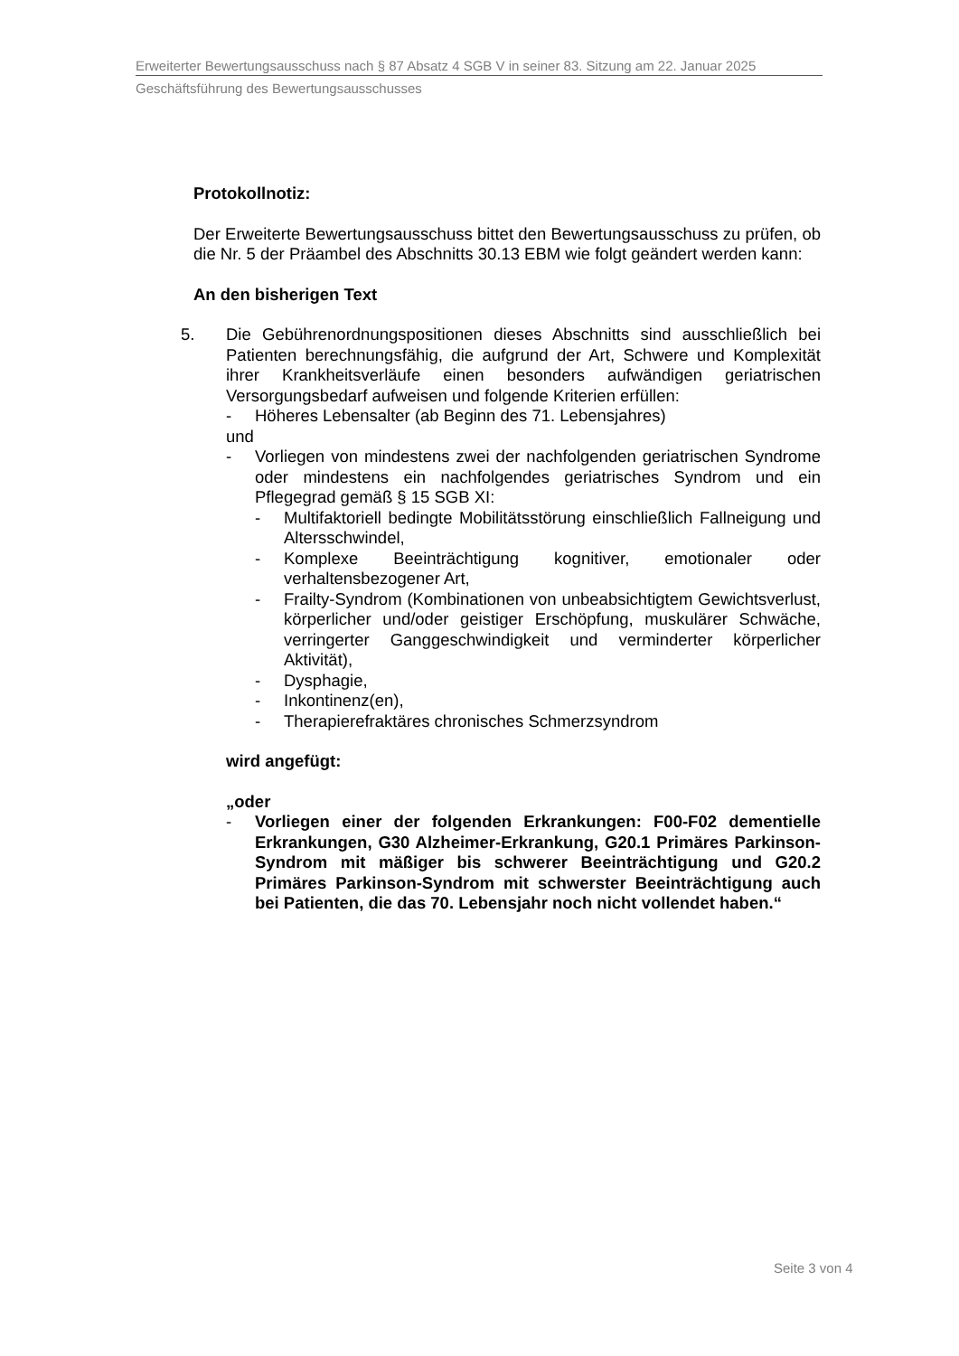Erweiterter Bewertungsausschuss nach § 87 Absatz 4 SGB V in seiner 83. Sitzung am 22. Januar 2025
Geschäftsführung des Bewertungsausschusses
Protokollnotiz:
Der Erweiterte Bewertungsausschuss bittet den Bewertungsausschuss zu prüfen, ob die Nr. 5 der Präambel des Abschnitts 30.13 EBM wie folgt geändert werden kann:
An den bisherigen Text
5. Die Gebührenordnungspositionen dieses Abschnitts sind ausschließlich bei Patienten berechnungsfähig, die aufgrund der Art, Schwere und Komplexität ihrer Krankheitsverläufe einen besonders aufwändigen geriatrischen Versorgungsbedarf aufweisen und folgende Kriterien erfüllen:
- Höheres Lebensalter (ab Beginn des 71. Lebensjahres)
und
- Vorliegen von mindestens zwei der nachfolgenden geriatrischen Syndrome oder mindestens ein nachfolgendes geriatrisches Syndrom und ein Pflegegrad gemäß § 15 SGB XI:
- Multifaktoriell bedingte Mobilitätsstörung einschließlich Fallneigung und Altersschwindel,
- Komplexe Beeinträchtigung kognitiver, emotionaler oder verhaltensbezogener Art,
- Frailty-Syndrom (Kombinationen von unbeabsichtigtem Gewichtsverlust, körperlicher und/oder geistiger Erschöpfung, muskulärer Schwäche, verringerter Ganggeschwindigkeit und verminderter körperlicher Aktivität),
- Dysphagie,
- Inkontinenz(en),
- Therapierefraktäres chronisches Schmerzsyndrom
wird angefügt:
„oder
- Vorliegen einer der folgenden Erkrankungen: F00-F02 dementielle Erkrankungen, G30 Alzheimer-Erkrankung, G20.1 Primäres Parkinson-Syndrom mit mäßiger bis schwerer Beeinträchtigung und G20.2 Primäres Parkinson-Syndrom mit schwerster Beeinträchtigung auch bei Patienten, die das 70. Lebensjahr noch nicht vollendet haben.“
Seite 3 von 4